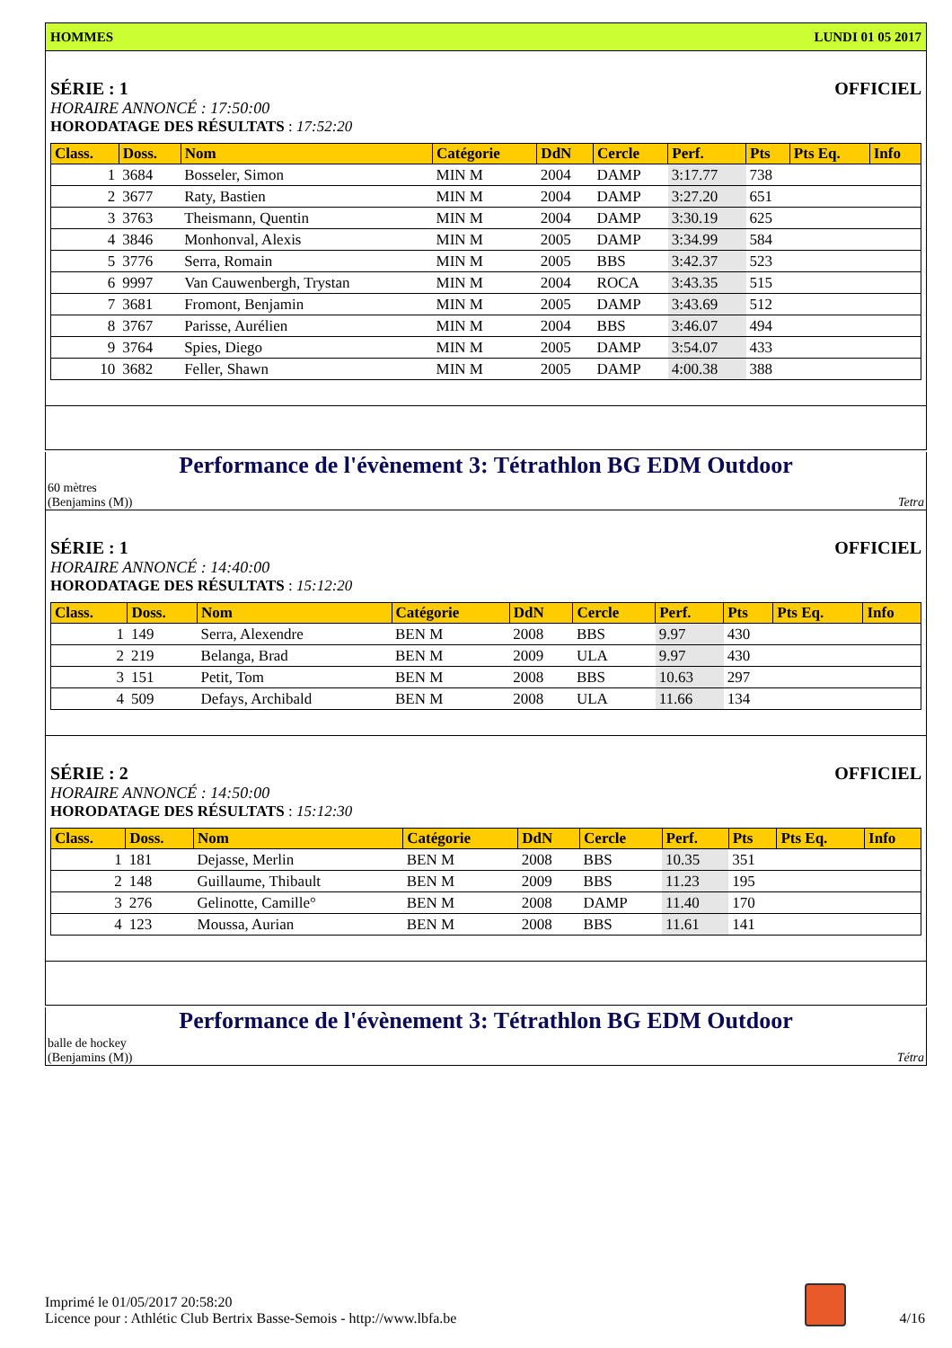HOMMES LUNDI 01 05 2017
SÉRIE : 1 OFFICIEL
HORAIRE ANNONCÉ : 17:50:00
HORODATAGE DES RÉSULTATS : 17:52:20
| Class. | Doss. | Nom | Catégorie | DdN | Cercle | Perf. | Pts | Pts Eq. | Info |
| --- | --- | --- | --- | --- | --- | --- | --- | --- | --- |
| 1 | 3684 | Bosseler, Simon | MIN M | 2004 | DAMP | 3:17.77 | 738 | | |
| 2 | 3677 | Raty, Bastien | MIN M | 2004 | DAMP | 3:27.20 | 651 | | |
| 3 | 3763 | Theismann, Quentin | MIN M | 2004 | DAMP | 3:30.19 | 625 | | |
| 4 | 3846 | Monhonval, Alexis | MIN M | 2005 | DAMP | 3:34.99 | 584 | | |
| 5 | 3776 | Serra, Romain | MIN M | 2005 | BBS | 3:42.37 | 523 | | |
| 6 | 9997 | Van Cauwenbergh, Trystan | MIN M | 2004 | ROCA | 3:43.35 | 515 | | |
| 7 | 3681 | Fromont, Benjamin | MIN M | 2005 | DAMP | 3:43.69 | 512 | | |
| 8 | 3767 | Parisse, Aurélien | MIN M | 2004 | BBS | 3:46.07 | 494 | | |
| 9 | 3764 | Spies, Diego | MIN M | 2005 | DAMP | 3:54.07 | 433 | | |
| 10 | 3682 | Feller, Shawn | MIN M | 2005 | DAMP | 4:00.38 | 388 | | |
Performance de l'évènement 3: Tétrathlon BG EDM Outdoor
60 mètres
(Benjamins (M)) Tetra
SÉRIE : 1 OFFICIEL
HORAIRE ANNONCÉ : 14:40:00
HORODATAGE DES RÉSULTATS : 15:12:20
| Class. | Doss. | Nom | Catégorie | DdN | Cercle | Perf. | Pts | Pts Eq. | Info |
| --- | --- | --- | --- | --- | --- | --- | --- | --- | --- |
| 1 | 149 | Serra, Alexendre | BEN M | 2008 | BBS | 9.97 | 430 | | |
| 2 | 219 | Belanga, Brad | BEN M | 2009 | ULA | 9.97 | 430 | | |
| 3 | 151 | Petit, Tom | BEN M | 2008 | BBS | 10.63 | 297 | | |
| 4 | 509 | Defays, Archibald | BEN M | 2008 | ULA | 11.66 | 134 | | |
SÉRIE : 2 OFFICIEL
HORAIRE ANNONCÉ : 14:50:00
HORODATAGE DES RÉSULTATS : 15:12:30
| Class. | Doss. | Nom | Catégorie | DdN | Cercle | Perf. | Pts | Pts Eq. | Info |
| --- | --- | --- | --- | --- | --- | --- | --- | --- | --- |
| 1 | 181 | Dejasse, Merlin | BEN M | 2008 | BBS | 10.35 | 351 | | |
| 2 | 148 | Guillaume, Thibault | BEN M | 2009 | BBS | 11.23 | 195 | | |
| 3 | 276 | Gelinotte, Camille° | BEN M | 2008 | DAMP | 11.40 | 170 | | |
| 4 | 123 | Moussa, Aurian | BEN M | 2008 | BBS | 11.61 | 141 | | |
Performance de l'évènement 3: Tétrathlon BG EDM Outdoor
balle de hockey
(Benjamins (M)) Tétra
Imprimé le 01/05/2017 20:58:20
Licence pour : Athlétic Club Bertrix Basse-Semois - http://www.lbfa.be
4/16